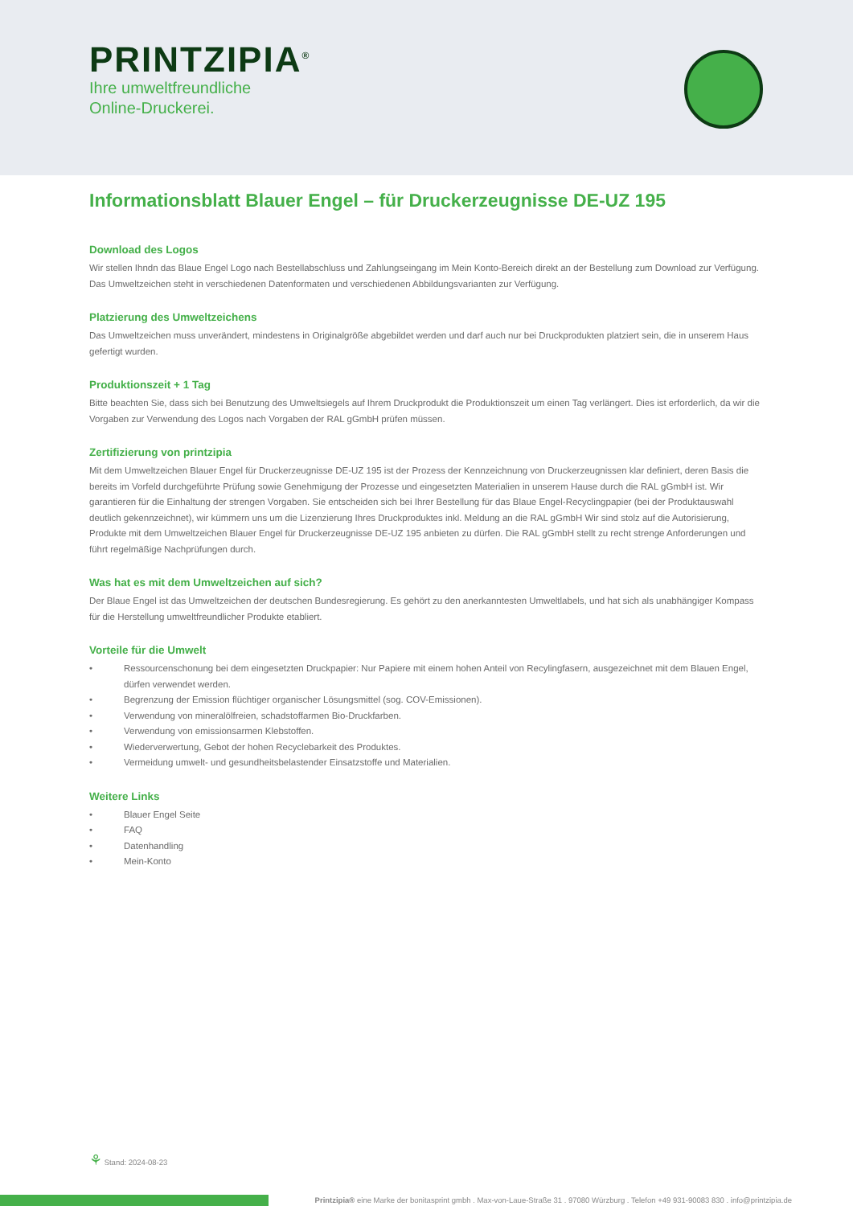PRINTZIPIA<sup>®</sup>
Ihre umweltfreundliche
Online-Druckerei.
Informationsblatt Blauer Engel – für Druckerzeugnisse DE-UZ 195
Download des Logos
Wir stellen Ihndn das Blaue Engel Logo nach Bestellabschluss und Zahlungseingang im Mein Konto-Bereich direkt an der Bestellung zum Download zur Verfügung. Das Umweltzeichen steht in verschiedenen Datenformaten und verschiedenen Abbildungsvarianten zur Verfügung.
Platzierung des Umweltzeichens
Das Umweltzeichen muss unverändert, mindestens in Originalgröße abgebildet werden und darf auch nur bei Druckprodukten platziert sein, die in unserem Haus gefertigt wurden.
Produktionszeit + 1 Tag
Bitte beachten Sie, dass sich bei Benutzung des Umweltsiegels auf Ihrem Druckprodukt die Produktionszeit um einen Tag verlängert. Dies ist erforderlich, da wir die Vorgaben zur Verwendung des Logos nach Vorgaben der RAL gGmbH prüfen müssen.
Zertifizierung von printzipia
Mit dem Umweltzeichen Blauer Engel für Druckerzeugnisse DE-UZ 195 ist der Prozess der Kennzeichnung von Druckerzeugnissen klar definiert, deren Basis die bereits im Vorfeld durchgeführte Prüfung sowie Genehmigung der Prozesse und eingesetzten Materialien in unserem Hause durch die RAL gGmbH ist. Wir garantieren für die Einhaltung der strengen Vorgaben. Sie entscheiden sich bei Ihrer Bestellung für das Blaue Engel-Recyclingpapier (bei der Produktauswahl deutlich gekennzeichnet), wir kümmern uns um die Lizenzierung Ihres Druckproduktes inkl. Meldung an die RAL gGmbH Wir sind stolz auf die Autorisierung, Produkte mit dem Umweltzeichen Blauer Engel für Druckerzeugnisse DE-UZ 195 anbieten zu dürfen. Die RAL gGmbH stellt zu recht strenge Anforderungen und führt regelmäßige Nachprüfungen durch.
Was hat es mit dem Umweltzeichen auf sich?
Der Blaue Engel ist das Umweltzeichen der deutschen Bundesregierung. Es gehört zu den anerkanntesten Umweltlabels, und hat sich als unabhängiger Kompass für die Herstellung umweltfreundlicher Produkte etabliert.
Vorteile für die Umwelt
• Ressourcenschonung bei dem eingesetzten Druckpapier: Nur Papiere mit einem hohen Anteil von Recylingfasern, ausgezeichnet mit dem Blauen Engel, dürfen verwendet werden.
• Begrenzung der Emission flüchtiger organischer Lösungsmittel (sog. COV-Emissionen).
• Verwendung von mineralölfreien, schadstoffarmen Bio-Druckfarben.
• Verwendung von emissionsarmen Klebstoffen.
• Wiederverwertung, Gebot der hohen Recyclebarkeit des Produktes.
• Vermeidung umwelt- und gesundheitsbelastender Einsatzstoffe und Materialien.
Weitere Links
• Blauer Engel Seite
• FAQ
• Datenhandling
• Mein-Konto
⚘ Stand: 2024-08-23
Printzipia® eine Marke der bonitasprint gmbh . Max-von-Laue-Straße 31 . 97080 Würzburg . Telefon +49 931-90083 830 . info@printzipia.de